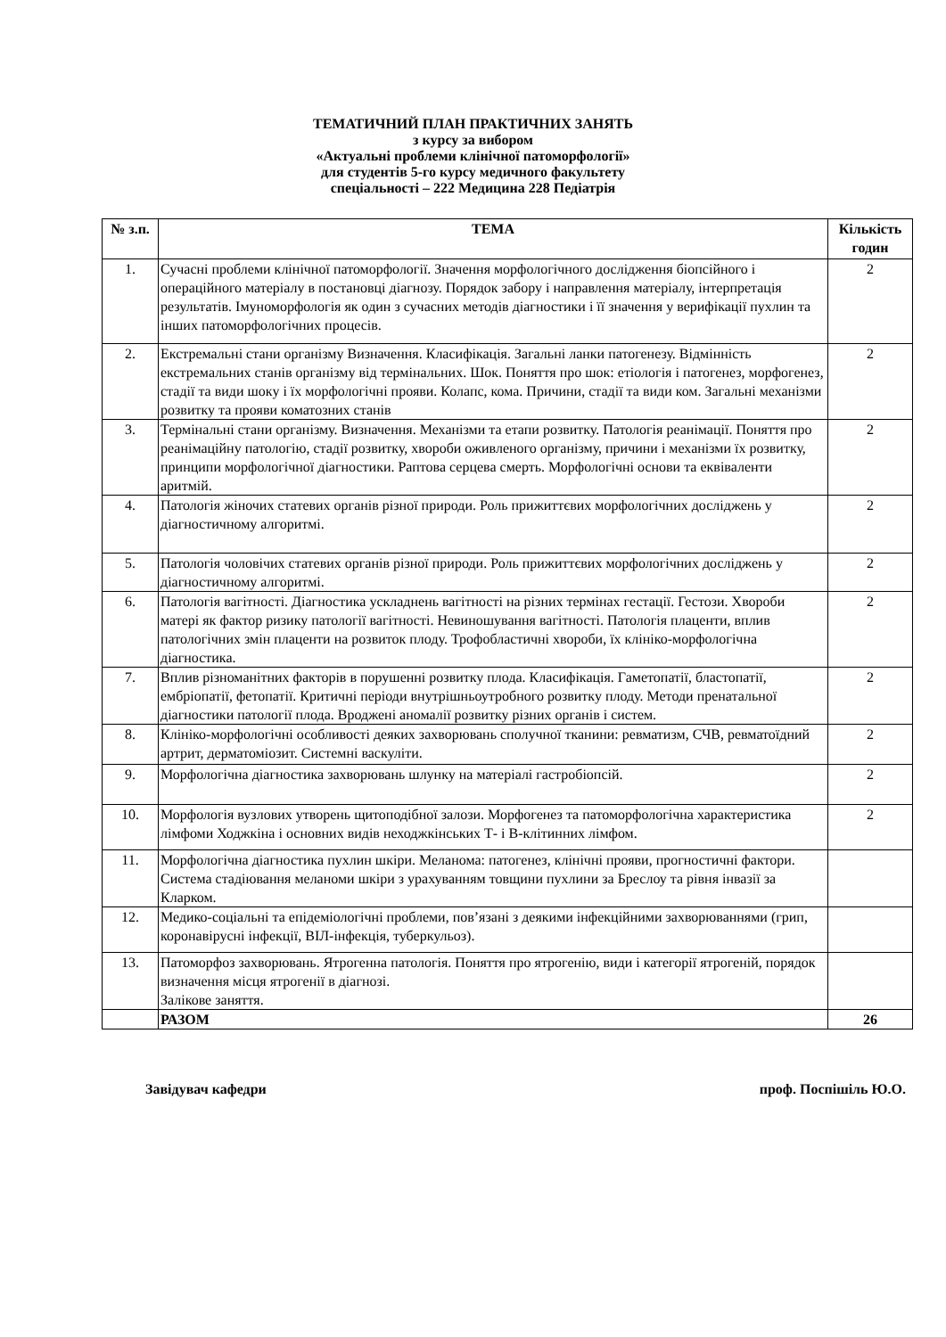ТЕМАТИЧНИЙ ПЛАН ПРАКТИЧНИХ ЗАНЯТЬ
з курсу за вибором
«Актуальні проблеми клінічної патоморфології»
для студентів 5-го курсу медичного факультету
спеціальності – 222 Медицина 228 Педіатрія
| № з.п. | ТЕМА | Кількість годин |
| --- | --- | --- |
| 1. | Сучасні проблеми клінічної патоморфології. Значення морфологічного дослідження біопсійного і операційного матеріалу в постановці діагнозу. Порядок забору і направлення матеріалу, інтерпретація результатів. Імуноморфологія як один з сучасних методів діагностики і її значення у верифікації пухлин та інших патоморфологічних процесів. | 2 |
| 2. | Екстремальні стани організму Визначення. Класифікація. Загальні ланки патогенезу. Відмінність екстремальних станів організму від термінальних. Шок. Поняття про шок: етіологія і патогенез, морфогенез, стадії та види шоку і їх морфологічні прояви. Колапс, кома. Причини, стадії та види ком. Загальні механізми розвитку та прояви коматозних станів | 2 |
| 3. | Термінальні стани організму. Визначення. Механізми та етапи розвитку. Патологія реанімації. Поняття про реанімаційну патологію, стадії розвитку, хвороби оживленого організму, причини і механізми їх розвитку, принципи морфологічної діагностики. Раптова серцева смерть. Морфологічні основи та еквіваленти аритмій. | 2 |
| 4. | Патологія жіночих статевих органів різної природи. Роль прижиттєвих морфологічних досліджень у діагностичному алгоритмі. | 2 |
| 5. | Патологія чоловічих статевих органів різної природи. Роль прижиттєвих морфологічних досліджень у діагностичному алгоритмі. | 2 |
| 6. | Патологія вагітності. Діагностика ускладнень вагітності на різних термінах гестації. Гестози. Хвороби матері як фактор ризику патології вагітності. Невиношування вагітності. Патологія плаценти, вплив патологічних змін плаценти на розвиток плоду. Трофобластичні хвороби, їх клініко-морфологічна діагностика. | 2 |
| 7. | Вплив різноманітних факторів в порушенні розвитку плода. Класифікація. Гаметопатії, бластопатії, ембріопатії, фетопатії. Критичні періоди внутрішньоутробного розвитку плоду. Методи пренатальної діагностики патології плода. Вроджені аномалії розвитку різних органів і систем. | 2 |
| 8. | Клініко-морфологічні особливості деяких захворювань сполучної тканини: ревматизм, СЧВ, ревматоїдний артрит, дерматоміозит. Системні васкуліти. | 2 |
| 9. | Морфологічна діагностика захворювань шлунку на матеріалі гастробіопсій. | 2 |
| 10. | Морфологія вузлових утворень щитоподібної залози. Морфогенез та патоморфологічна характеристика лімфоми Ходжкіна і основних видів неходжкінських Т- і В-клітинних лімфом. | 2 |
| 11. | Морфологічна діагностика пухлин шкіри. Меланома: патогенез, клінічні прояви, прогностичні фактори. Система стадіювання меланоми шкіри з урахуванням товщини пухлини за Бреслоу та рівня інвазії за Кларком. | |
| 12. | Медико-соціальні та епідеміологічні проблеми, пов’язані з деякими інфекційними захворюваннями (грип, коронавірусні інфекції, ВІЛ-інфекція, туберкульоз). | |
| 13. | Патоморфоз захворювань. Ятрогенна патологія. Поняття про ятрогенію, види і категорії ятрогеній, порядок визначення місця ятрогенії в діагнозі. Залікове заняття. | |
| | РАЗОМ | 26 |
Завідувач кафедри проф. Поспішіль Ю.О.